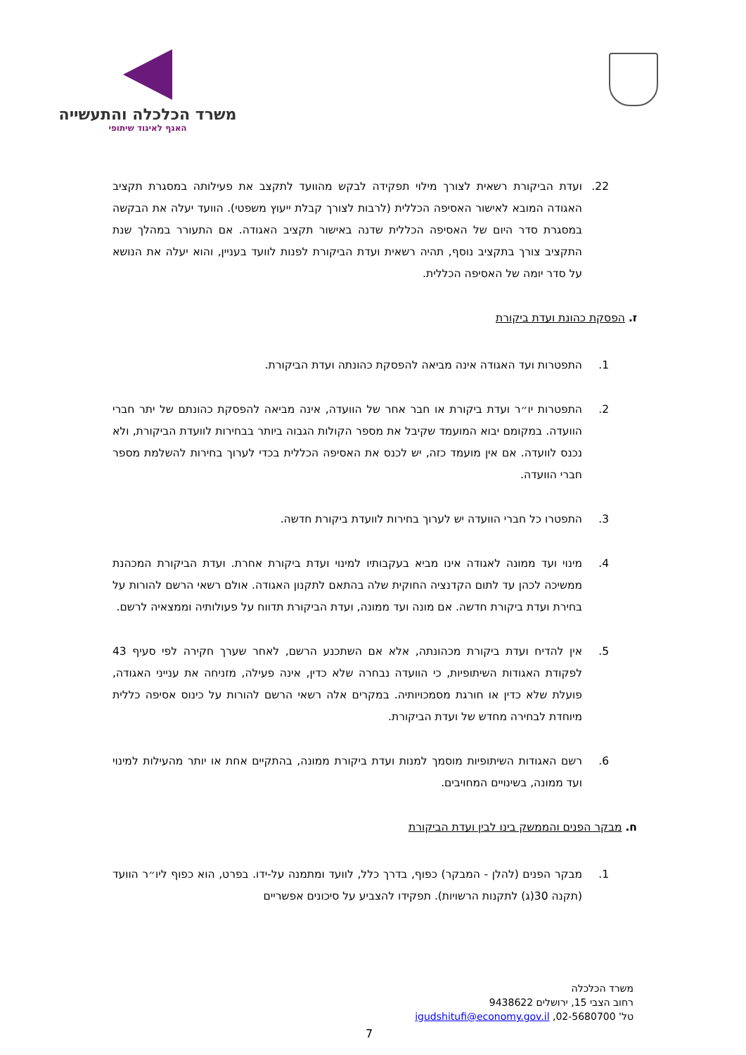משרד הכלכלה והתעשייה
האגף לאיגוד שיתופי
22. ועדת הביקורת רשאית לצורך מילוי תפקידה לבקש מהוועד לתקצב את פעילותה במסגרת תקציב האגודה המובא לאישור האסיפה הכללית (לרבות לצורך קבלת ייעוץ משפטי). הוועד יעלה את הבקשה במסגרת סדר היום של האסיפה הכללית שדנה באישור תקציב האגודה. אם התעורר במהלך שנת התקציב צורך בתקציב נוסף, תהיה רשאית ועדת הביקורת לפנות לוועד בעניין, והוא יעלה את הנושא על סדר יומה של האסיפה הכללית.
ז. הפסקת כהונת ועדת ביקורת
1. התפטרות ועד האגודה אינה מביאה להפסקת כהונתה ועדת הביקורת.
2. התפטרות יו״ר ועדת ביקורת או חבר אחר של הוועדה, אינה מביאה להפסקת כהונתם של יתר חברי הוועדה. במקומם יבוא המועמד שקיבל את מספר הקולות הגבוה ביותר בבחירות לוועדת הביקורת, ולא נכנס לוועדה. אם אין מועמד כזה, יש לכנס את האסיפה הכללית בכדי לערוך בחירות להשלמת מספר חברי הוועדה.
3. התפטרו כל חברי הוועדה יש לערוך בחירות לוועדת ביקורת חדשה.
4. מינוי ועד ממונה לאגודה אינו מביא בעקבותיו למינוי ועדת ביקורת אחרת. ועדת הביקורת המכהנת ממשיכה לכהן עד לתום הקדנציה החוקית שלה בהתאם לתקנון האגודה. אולם רשאי הרשם להורות על בחירת ועדת ביקורת חדשה. אם מונה ועד ממונה, ועדת הביקורת תדווח על פעולותיה וממצאיה לרשם.
5. אין להדיח ועדת ביקורת מכהונתה, אלא אם השתכנע הרשם, לאחר שערך חקירה לפי סעיף 43 לפקודת האגודות השיתופיות, כי הוועדה נבחרה שלא כדין, אינה פעילה, מזניחה את ענייני האגודה, פועלת שלא כדין או חורגת מסמכויותיה. במקרים אלה רשאי הרשם להורות על כינוס אסיפה כללית מיוחדת לבחירה מחדש של ועדת הביקורת.
6. רשם האגודות השיתופיות מוסמך למנות ועדת ביקורת ממונה, בהתקיים אחת או יותר מהעילות למינוי ועד ממונה, בשינויים המחויבים.
ח. מבקר הפנים והממשק בינו לבין ועדת הביקורת
1. מבקר הפנים (להלן - המבקר) כפוף, בדרך כלל, לוועד ומתמנה על-ידו. בפרט, הוא כפוף ליו״ר הוועד (תקנה 30(ג) לתקנות הרשויות). תפקידו להצביע על סיכונים אפשריים
משרד הכלכלה
רחוב הצבי 15, ירושלים 9438622
טל' 02-5680700, igudshitufi@economy.gov.il
7